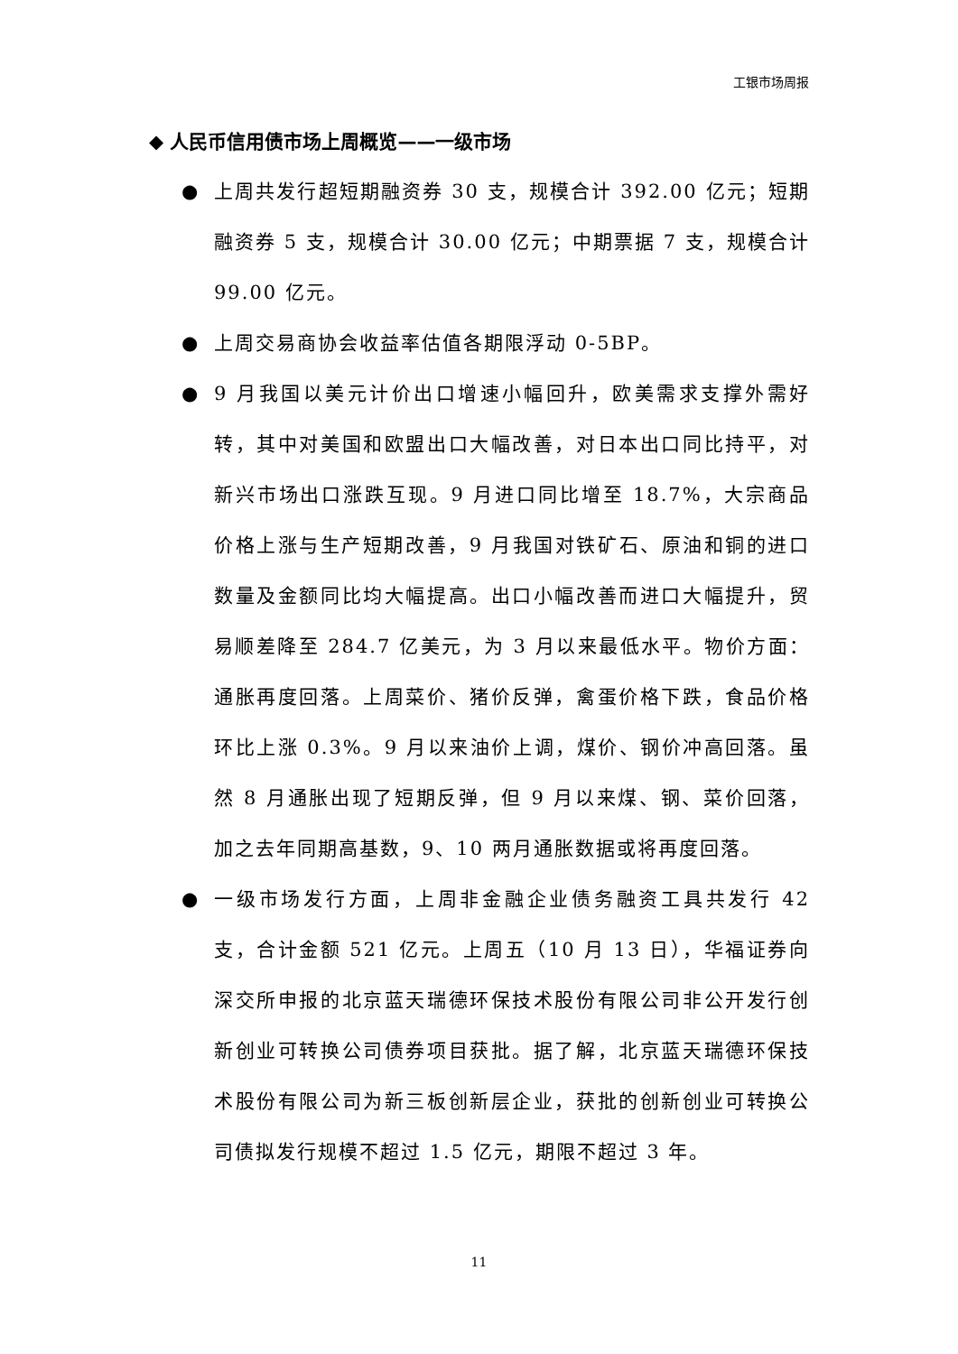工银市场周报
◆ 人民币信用债市场上周概览——一级市场
● 上周共发行超短期融资券 30 支，规模合计 392.00 亿元；短期融资券 5 支，规模合计 30.00 亿元；中期票据 7 支，规模合计 99.00 亿元。
● 上周交易商协会收益率估值各期限浮动 0-5BP。
● 9 月我国以美元计价出口增速小幅回升，欧美需求支撑外需好转，其中对美国和欧盟出口大幅改善，对日本出口同比持平，对新兴市场出口涨跌互现。9 月进口同比增至 18.7%，大宗商品价格上涨与生产短期改善，9 月我国对铁矿石、原油和铜的进口数量及金额同比均大幅提高。出口小幅改善而进口大幅提升，贸易顺差降至 284.7 亿美元，为 3 月以来最低水平。物价方面：通胀再度回落。上周菜价、猪价反弹，禽蛋价格下跌，食品价格环比上涨 0.3%。9 月以来油价上调，煤价、钢价冲高回落。虽然 8 月通胀出现了短期反弹，但 9 月以来煤、钢、菜价回落，加之去年同期高基数，9、10 两月通胀数据或将再度回落。
● 一级市场发行方面，上周非金融企业债务融资工具共发行 42 支，合计金额 521 亿元。上周五（10 月 13 日），华福证券向深交所申报的北京蓝天瑞德环保技术股份有限公司非公开发行创新创业可转换公司债券项目获批。据了解，北京蓝天瑞德环保技术股份有限公司为新三板创新层企业，获批的创新创业可转换公司债拟发行规模不超过 1.5 亿元，期限不超过 3 年。
11